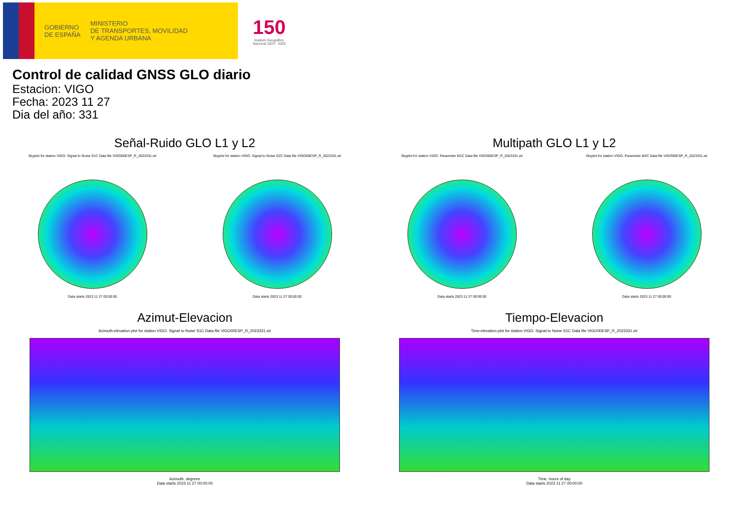GOBIERNO
DE ESPAÑA
MINISTERIO
DE TRANSPORTES, MOVILIDAD
Y AGENDA URBANA
150
Instituto Geográfico
Nacional 1870 · 2020
Control de calidad GNSS GLO diario
Estacion: VIGO
Fecha: 2023 11 27
Dia del año: 331
Señal-Ruido GLO L1 y L2
Skyplot for station VIGO. Signal to Noise S1C Data file VIGO00ESP_R_2023331.xtr
Data starts 2023 11 27 00:00:00
Skyplot for station VIGO. Signal to Noise S2C Data file VIGO00ESP_R_2023331.xtr
Data starts 2023 11 27 00:00:00
Multipath GLO L1 y L2
Skyplot for station VIGO. Parameter M1C Data file VIGO00ESP_R_2023331.xtr
Data starts 2023 11 27 00:00:00
Skyplot for station VIGO. Parameter M2C Data file VIGO00ESP_R_2023331.xtr
Data starts 2023 11 27 00:00:00
Azimut-Elevacion
Azimuth-elevation plot for station VIGO. Signal to Noise S1C Data file VIGO00ESP_R_2023331.xtr
Azimuth, degrees
Data starts 2023 11 27 00:00:00
Tiempo-Elevacion
Time-elevation plot for station VIGO. Signal to Noise S1C Data file VIGO00ESP_R_2023331.xtr
Time, hours of day
Data starts 2023 11 27 00:00:00